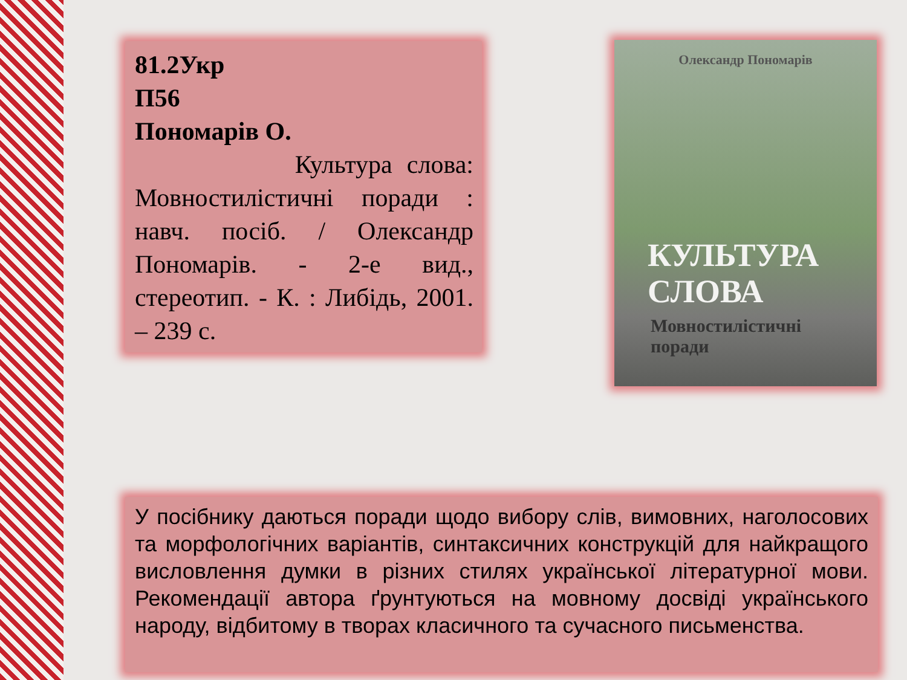81.2Укр
П56
Пономарів О.
Культура слова: Мовностилістичні поради : навч. посіб. / Олександр Пономарів. - 2-е вид., стереотип. - К. : Либідь, 2001. – 239 с.
Олександр Пономарів
КУЛЬТУРА
СЛОВА
Мовностилістичні
поради
У посібнику даються поради щодо вибору слів, вимовних, наголосових та морфологічних варіантів, синтаксичних конструкцій для найкращого висловлення думки в різних стилях української літературної мови. Рекомендації автора ґрунтуються на мовному досвіді українського народу, відбитому в творах класичного та сучасного письменства.